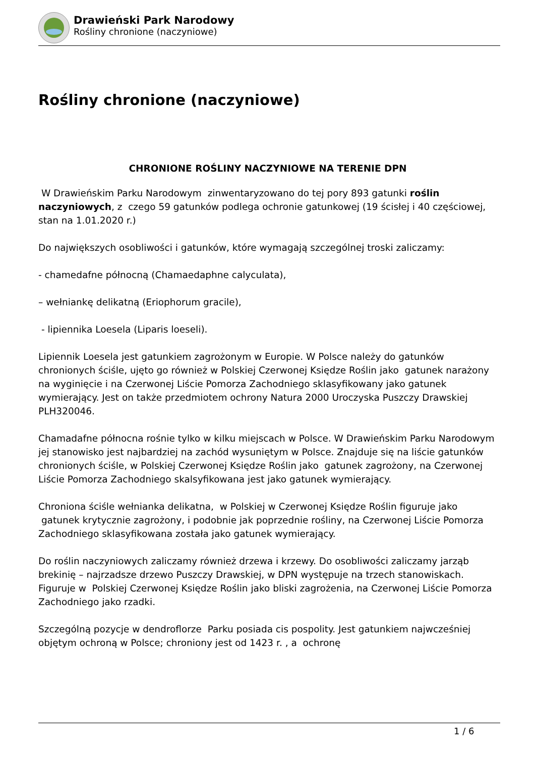Drawieński Park Narodowy
Rośliny chronione (naczyniowe)
Rośliny chronione (naczyniowe)
CHRONIONE ROŚLINY NACZYNIOWE NA TERENIE DPN
W Drawieńskim Parku Narodowym zinwentaryzowano do tej pory 893 gatunki roślin naczyniowych, z czego 59 gatunków podlega ochronie gatunkowej (19 ścisłej i 40 częściowej, stan na 1.01.2020 r.)
Do największych osobliwości i gatunków, które wymagają szczególnej troski zaliczamy:
- chamedafne północną (Chamaedaphne calyculata),
– wełniankę delikatną (Eriophorum gracile),
- lipiennika Loesela (Liparis loeseli).
Lipiennik Loesela jest gatunkiem zagrożonym w Europie. W Polsce należy do gatunków chronionych ściśle, ujęto go również w Polskiej Czerwonej Księdze Roślin jako gatunek narażony na wyginięcie i na Czerwonej Liście Pomorza Zachodniego sklasyfikowany jako gatunek wymierający. Jest on także przedmiotem ochrony Natura 2000 Uroczyska Puszczy Drawskiej PLH320046.
Chamadafne północna rośnie tylko w kilku miejscach w Polsce. W Drawieńskim Parku Narodowym jej stanowisko jest najbardziej na zachód wysuniętym w Polsce. Znajduje się na liście gatunków chronionych ściśle, w Polskiej Czerwonej Księdze Roślin jako gatunek zagrożony, na Czerwonej Liście Pomorza Zachodniego skalsyfikowana jest jako gatunek wymierający.
Chroniona ściśle wełnianka delikatna, w Polskiej w Czerwonej Księdze Roślin figuruje jako gatunek krytycznie zagrożony, i podobnie jak poprzednie rośliny, na Czerwonej Liście Pomorza Zachodniego sklasyfikowana została jako gatunek wymierający.
Do roślin naczyniowych zaliczamy również drzewa i krzewy. Do osobliwości zaliczamy jarząb brekinię – najrzadsze drzewo Puszczy Drawskiej, w DPN występuje na trzech stanowiskach. Figuruje w Polskiej Czerwonej Księdze Roślin jako bliski zagrożenia, na Czerwonej Liście Pomorza Zachodniego jako rzadki.
Szczególną pozycje w dendroflorze Parku posiada cis pospolity. Jest gatunkiem najwcześniej objętym ochroną w Polsce; chroniony jest od 1423 r. , a ochronę
1 / 6